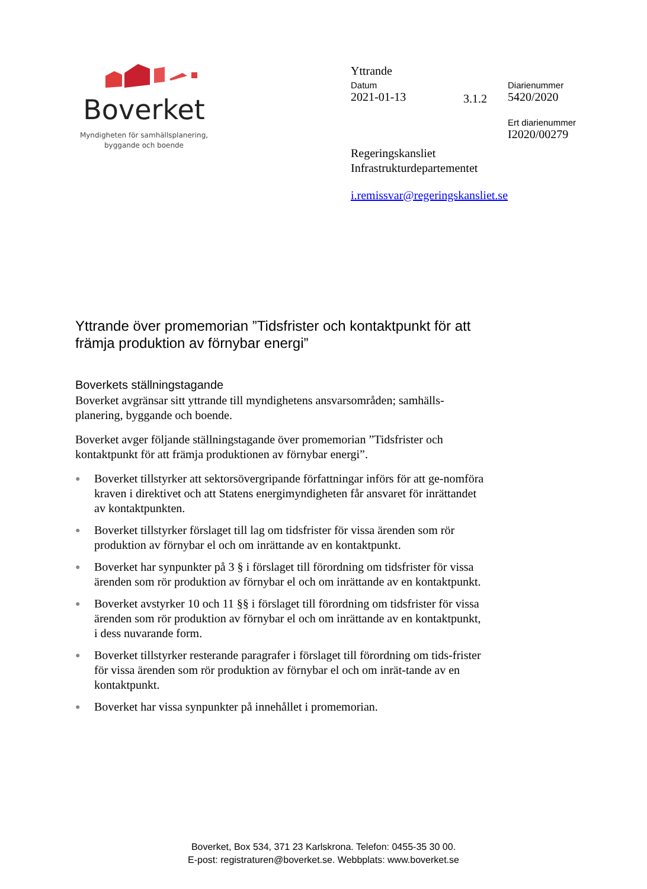Boverket
Myndigheten för samhällsplanering,
byggande och boende
Yttrande
Datum
2021-01-13
3.1.2
Diarienummer
5420/2020
Ert diarienummer
I2020/00279
Regeringskansliet
Infrastrukturdepartementet
i.remissvar@regeringskansliet.se
Yttrande över promemorian ”Tidsfrister och kontaktpunkt för att främja produktion av förnybar energi”
Boverkets ställningstagande
Boverket avgränsar sitt yttrande till myndighetens ansvarsområden; samhälls-planering, byggande och boende.
Boverket avger följande ställningstagande över promemorian ”Tidsfrister och kontaktpunkt för att främja produktionen av förnybar energi”.
● Boverket tillstyrker att sektorsövergripande författningar införs för att ge-nomföra kraven i direktivet och att Statens energimyndigheten får ansvaret för inrättandet av kontaktpunkten.
● Boverket tillstyrker förslaget till lag om tidsfrister för vissa ärenden som rör produktion av förnybar el och om inrättande av en kontaktpunkt.
● Boverket har synpunkter på 3 § i förslaget till förordning om tidsfrister för vissa ärenden som rör produktion av förnybar el och om inrättande av en kontaktpunkt.
● Boverket avstyrker 10 och 11 §§ i förslaget till förordning om tidsfrister för vissa ärenden som rör produktion av förnybar el och om inrättande av en kontaktpunkt, i dess nuvarande form.
● Boverket tillstyrker resterande paragrafer i förslaget till förordning om tids-frister för vissa ärenden som rör produktion av förnybar el och om inrät-tande av en kontaktpunkt.
● Boverket har vissa synpunkter på innehållet i promemorian.
Boverket, Box 534, 371 23 Karlskrona. Telefon: 0455-35 30 00.
E-post: registraturen@boverket.se. Webbplats: www.boverket.se